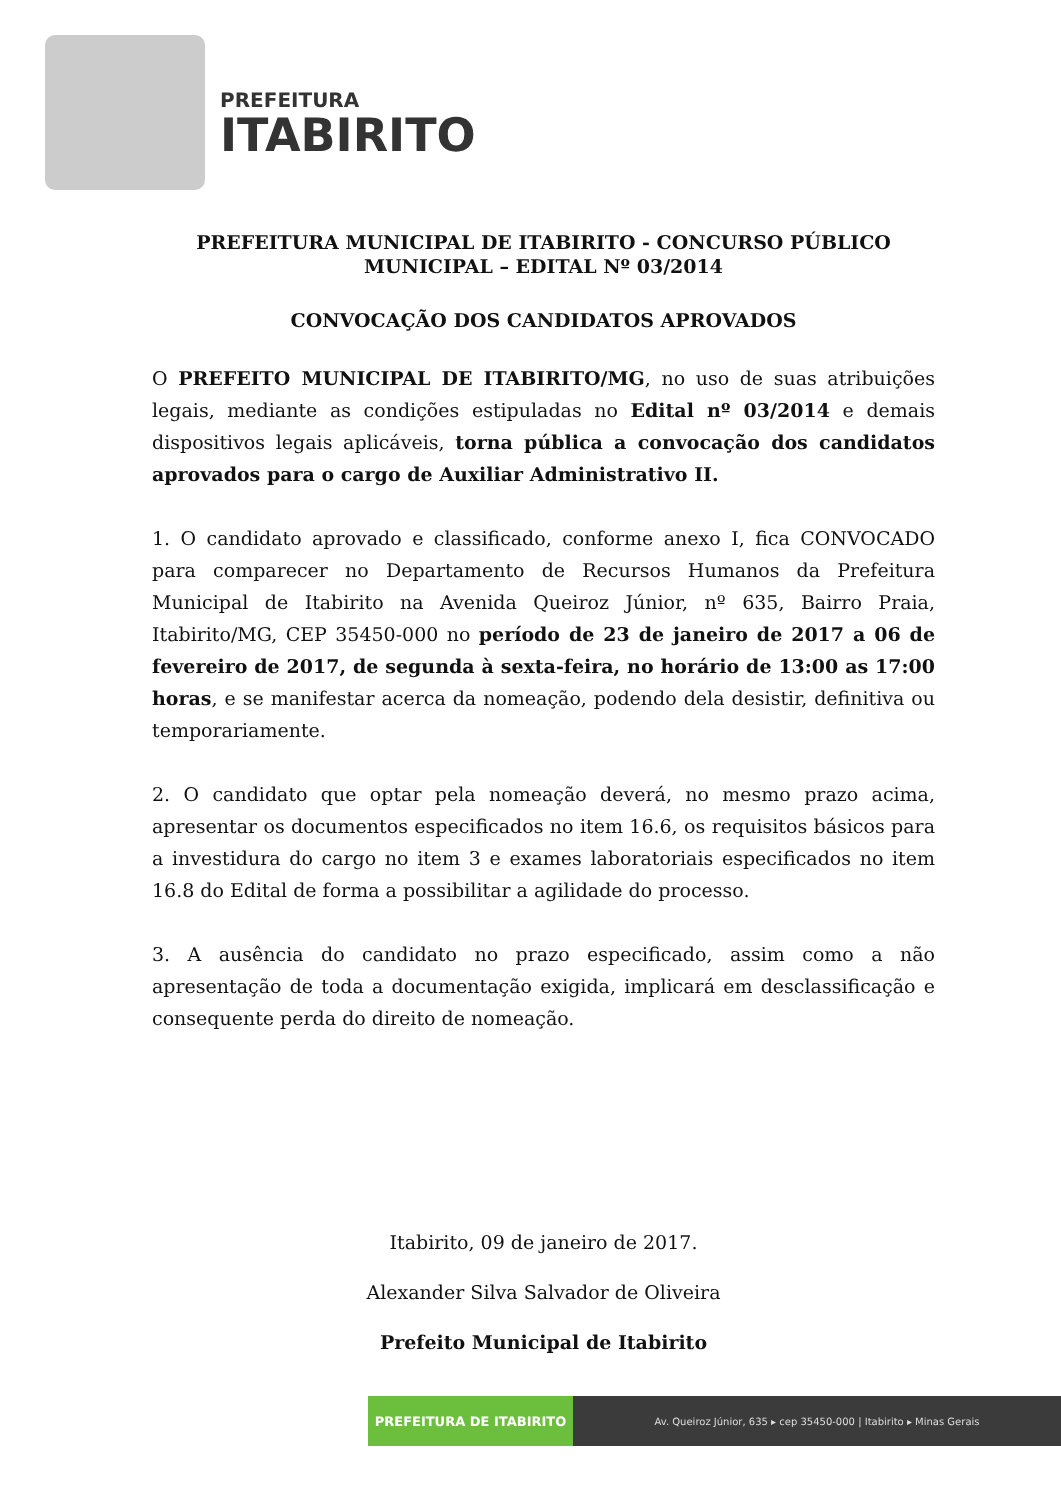PREFEITURA
ITABIRITO
PREFEITURA MUNICIPAL DE ITABIRITO - CONCURSO PÚBLICO
MUNICIPAL – EDITAL Nº 03/2014
CONVOCAÇÃO DOS CANDIDATOS APROVADOS
O PREFEITO MUNICIPAL DE ITABIRITO/MG, no uso de suas atribuições legais, mediante as condições estipuladas no Edital nº 03/2014 e demais dispositivos legais aplicáveis, torna pública a convocação dos candidatos aprovados para o cargo de Auxiliar Administrativo II.
1. O candidato aprovado e classificado, conforme anexo I, fica CONVOCADO para comparecer no Departamento de Recursos Humanos da Prefeitura Municipal de Itabirito na Avenida Queiroz Júnior, nº 635, Bairro Praia, Itabirito/MG, CEP 35450-000 no período de 23 de janeiro de 2017 a 06 de fevereiro de 2017, de segunda à sexta-feira, no horário de 13:00 as 17:00 horas, e se manifestar acerca da nomeação, podendo dela desistir, definitiva ou temporariamente.
2. O candidato que optar pela nomeação deverá, no mesmo prazo acima, apresentar os documentos especificados no item 16.6, os requisitos básicos para a investidura do cargo no item 3 e exames laboratoriais especificados no item 16.8 do Edital de forma a possibilitar a agilidade do processo.
3. A ausência do candidato no prazo especificado, assim como a não apresentação de toda a documentação exigida, implicará em desclassificação e consequente perda do direito de nomeação.
Itabirito, 09 de janeiro de 2017.
Alexander Silva Salvador de Oliveira
Prefeito Municipal de Itabirito
PREFEITURA DE ITABIRITO
Av. Queiroz Júnior, 635 ▸ cep 35450-000 | Itabirito ▸ Minas Gerais